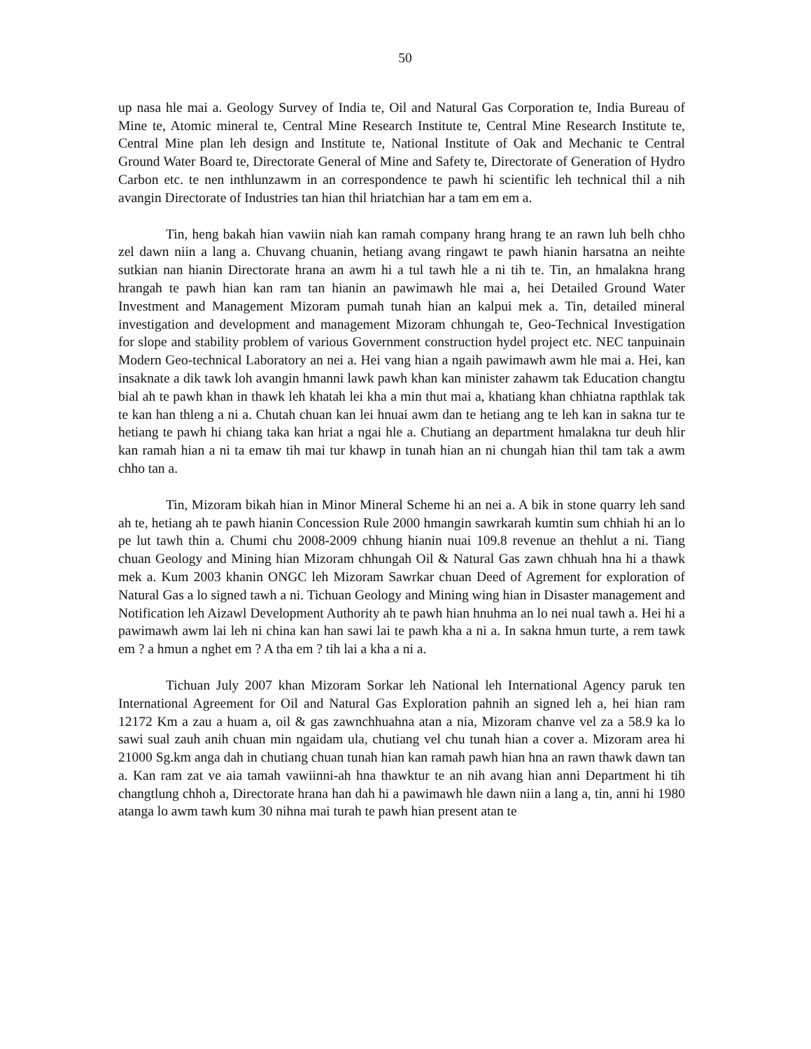50
up nasa hle mai a. Geology Survey of India te, Oil and Natural Gas Corporation te, India Bureau of Mine te, Atomic mineral te, Central Mine Research Institute te, Central Mine Research Institute te, Central Mine plan leh design and Institute te, National Institute of Oak and Mechanic te Central Ground Water Board te, Directorate General of Mine and Safety te, Directorate of Generation of Hydro Carbon etc. te nen inthlunzawm in an correspondence te pawh hi scientific leh technical thil a nih avangin Directorate of Industries tan hian thil hriatchian har a tam em em a.
Tin, heng bakah hian vawiin niah kan ramah company hrang hrang te an rawn luh belh chho zel dawn niin a lang a. Chuvang chuanin, hetiang avang ringawt te pawh hianin harsatna an neihte sutkian nan hianin Directorate hrana an awm hi a tul tawh hle a ni tih te. Tin, an hmalakna hrang hrangah te pawh hian kan ram tan hianin an pawimawh hle mai a, hei Detailed Ground Water Investment and Management Mizoram pumah tunah hian an kalpui mek a. Tin, detailed mineral investigation and development and management Mizoram chhungah te, Geo-Technical Investigation for slope and stability problem of various Government construction hydel project etc. NEC tanpuinain Modern Geo-technical Laboratory an nei a. Hei vang hian a ngaih pawimawh awm hle mai a. Hei, kan insaknate a dik tawk loh avangin hmanni lawk pawh khan kan minister zahawm tak Education changtu bial ah te pawh khan in thawk leh khatah lei kha a min thut mai a, khatiang khan chhiatna rapthlak tak te kan han thleng a ni a. Chutah chuan kan lei hnuai awm dan te hetiang ang te leh kan in sakna tur te hetiang te pawh hi chiang taka kan hriat a ngai hle a. Chutiang an department hmalakna tur deuh hlir kan ramah hian a ni ta emaw tih mai tur khawp in tunah hian an ni chungah hian thil tam tak a awm chho tan a.
Tin, Mizoram bikah hian in Minor Mineral Scheme hi an nei a. A bik in stone quarry leh sand ah te, hetiang ah te pawh hianin Concession Rule 2000 hmangin sawrkarah kumtin sum chhiah hi an lo pe lut tawh thin a. Chumi chu 2008-2009 chhung hianin nuai 109.8 revenue an thehlut a ni. Tiang chuan Geology and Mining hian Mizoram chhungah Oil & Natural Gas zawn chhuah hna hi a thawk mek a. Kum 2003 khanin ONGC leh Mizoram Sawrkar chuan Deed of Agrement for exploration of Natural Gas a lo signed tawh a ni. Tichuan Geology and Mining wing hian in Disaster management and Notification leh Aizawl Development Authority ah te pawh hian hnuhma an lo nei nual tawh a. Hei hi a pawimawh awm lai leh ni china kan han sawi lai te pawh kha a ni a. In sakna hmun turte, a rem tawk em ? a hmun a nghet em ? A tha em ? tih lai a kha a ni a.
Tichuan July 2007 khan Mizoram Sorkar leh National leh International Agency paruk ten International Agreement for Oil and Natural Gas Exploration pahnih an signed leh a, hei hian ram 12172 Km a zau a huam a, oil & gas zawnchhuahna atan a nia, Mizoram chanve vel za a 58.9 ka lo sawi sual zauh anih chuan min ngaidam ula, chutiang vel chu tunah hian a cover a. Mizoram area hi 21000 Sg.km anga dah in chutiang chuan tunah hian kan ramah pawh hian hna an rawn thawk dawn tan a. Kan ram zat ve aia tamah vawiinni-ah hna thawktur te an nih avang hian anni Department hi tih changtlung chhoh a, Directorate hrana han dah hi a pawimawh hle dawn niin a lang a, tin, anni hi 1980 atanga lo awm tawh kum 30 nihna mai turah te pawh hian present atan te